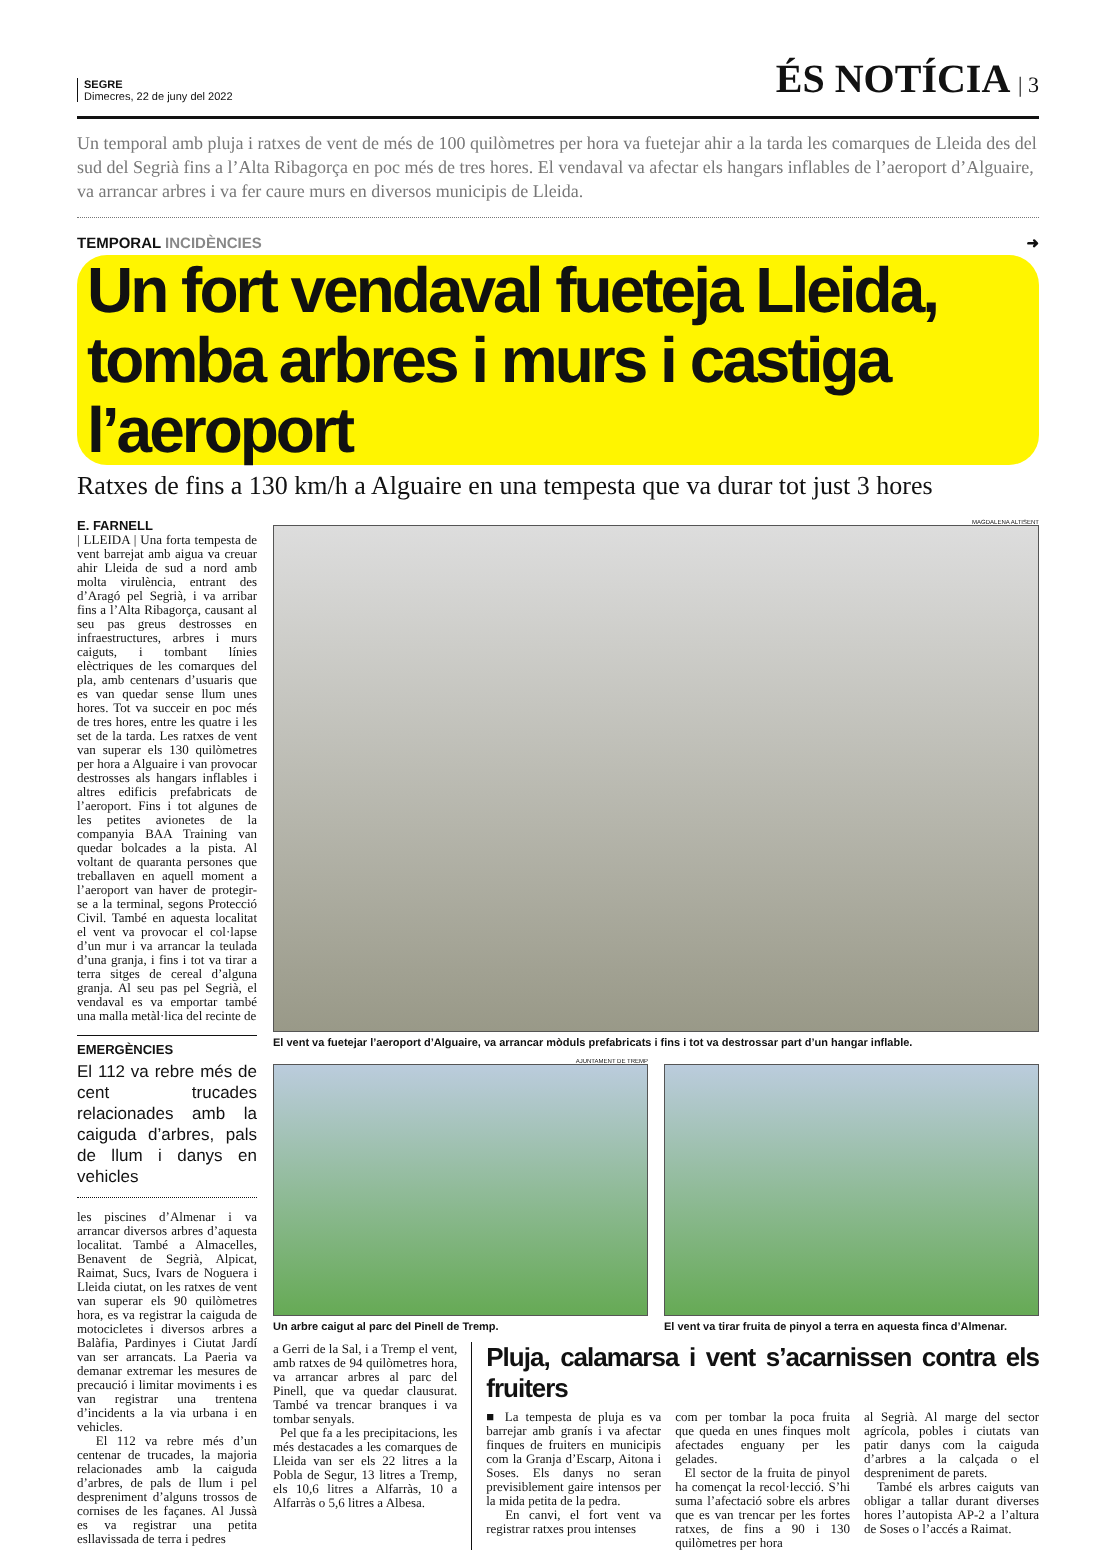SEGRE
Dimecres, 22 de juny del 2022
ÉS NOTÍCIA | 3
Un temporal amb pluja i ratxes de vent de més de 100 quilòmetres per hora va fuetejar ahir a la tarda les comarques de Lleida des del sud del Segrià fins a l’Alta Ribagorça en poc més de tres hores. El vendaval va afectar els hangars inflables de l’aeroport d’Alguaire, va arrancar arbres i va fer caure murs en diversos municipis de Lleida.
TEMPORAL INCIDÈNCIES ➜
Un fort vendaval fueteja Lleida, tomba arbres i murs i castiga l’aeroport
Ratxes de fins a 130 km/h a Alguaire en una tempesta que va durar tot just 3 hores
E. FARNELL
| LLEIDA | Una forta tempesta de vent barrejat amb aigua va creuar ahir Lleida de sud a nord amb molta virulència, entrant des d’Aragó pel Segrià, i va arribar fins a l’Alta Ribagorça, causant al seu pas greus destrosses en infraestructures, arbres i murs caiguts, i tombant línies elèctriques de les comarques del pla, amb centenars d’usuaris que es van quedar sense llum unes hores. Tot va succeir en poc més de tres hores, entre les quatre i les set de la tarda. Les ratxes de vent van superar els 130 quilòmetres per hora a Alguaire i van provocar destrosses als hangars inflables i altres edificis prefabricats de l’aeroport. Fins i tot algunes de les petites avionetes de la companyia BAA Training van quedar bolcades a la pista. Al voltant de quaranta persones que treballaven en aquell moment a l’aeroport van haver de protegir-se a la terminal, segons Protecció Civil. També en aquesta localitat el vent va provocar el col·lapse d’un mur i va arrancar la teulada d’una granja, i fins i tot va tirar a terra sitges de cereal d’alguna granja. Al seu pas pel Segrià, el vendaval es va emportar també una malla metàl·lica del recinte de
EMERGÈNCIES
El 112 va rebre més de cent trucades relacionades amb la caiguda d’arbres, pals de llum i danys en vehicles
les piscines d’Almenar i va arrancar diversos arbres d’aquesta localitat. També a Almacelles, Benavent de Segrià, Alpicat, Raimat, Sucs, Ivars de Noguera i Lleida ciutat, on les ratxes de vent van superar els 90 quilòmetres hora, es va registrar la caiguda de motocicletes i diversos arbres a Balàfia, Pardinyes i Ciutat Jardí van ser arrancats. La Paeria va demanar extremar les mesures de precaució i limitar moviments i es van registrar una trentena d’incidents a la via urbana i en vehicles.
El 112 va rebre més d’un centenar de trucades, la majoria relacionades amb la caiguda d’arbres, de pals de llum i pel despreniment d’alguns trossos de cornises de les façanes. Al Jussà es va registrar una petita esllavissada de terra i pedres
MAGDALENA ALTISENT
El vent va fuetejar l’aeroport d’Alguaire, va arrancar mòduls prefabricats i fins i tot va destrossar part d’un hangar inflable.
AJUNTAMENT DE TREMP
Un arbre caigut al parc del Pinell de Tremp.
El vent va tirar fruita de pinyol a terra en aquesta finca d’Almenar.
a Gerri de la Sal, i a Tremp el vent, amb ratxes de 94 quilòmetres hora, va arrancar arbres al parc del Pinell, que va quedar clausurat. També va trencar branques i va tombar senyals.
Pel que fa a les precipitacions, les més destacades a les comarques de Lleida van ser els 22 litres a la Pobla de Segur, 13 litres a Tremp, els 10,6 litres a Alfarràs, 10 a Alfarràs o 5,6 litres a Albesa.
Pluja, calamarsa i vent s’acarnissen contra els fruiters
■ La tempesta de pluja es va barrejar amb granís i va afectar finques de fruiters en municipis com la Granja d’Escarp, Aitona i Soses. Els danys no seran previsiblement gaire intensos per la mida petita de la pedra.
En canvi, el fort vent va registrar ratxes prou intenses
com per tombar la poca fruita que queda en unes finques molt afectades enguany per les gelades.
El sector de la fruita de pinyol ha començat la recol·lecció. S’hi suma l’afectació sobre els arbres que es van trencar per les fortes ratxes, de fins a 90 i 130 quilòmetres per hora
al Segrià. Al marge del sector agrícola, pobles i ciutats van patir danys com la caiguda d’arbres a la calçada o el despreniment de parets.
També els arbres caiguts van obligar a tallar durant diverses hores l’autopista AP-2 a l’altura de Soses o l’accés a Raimat.